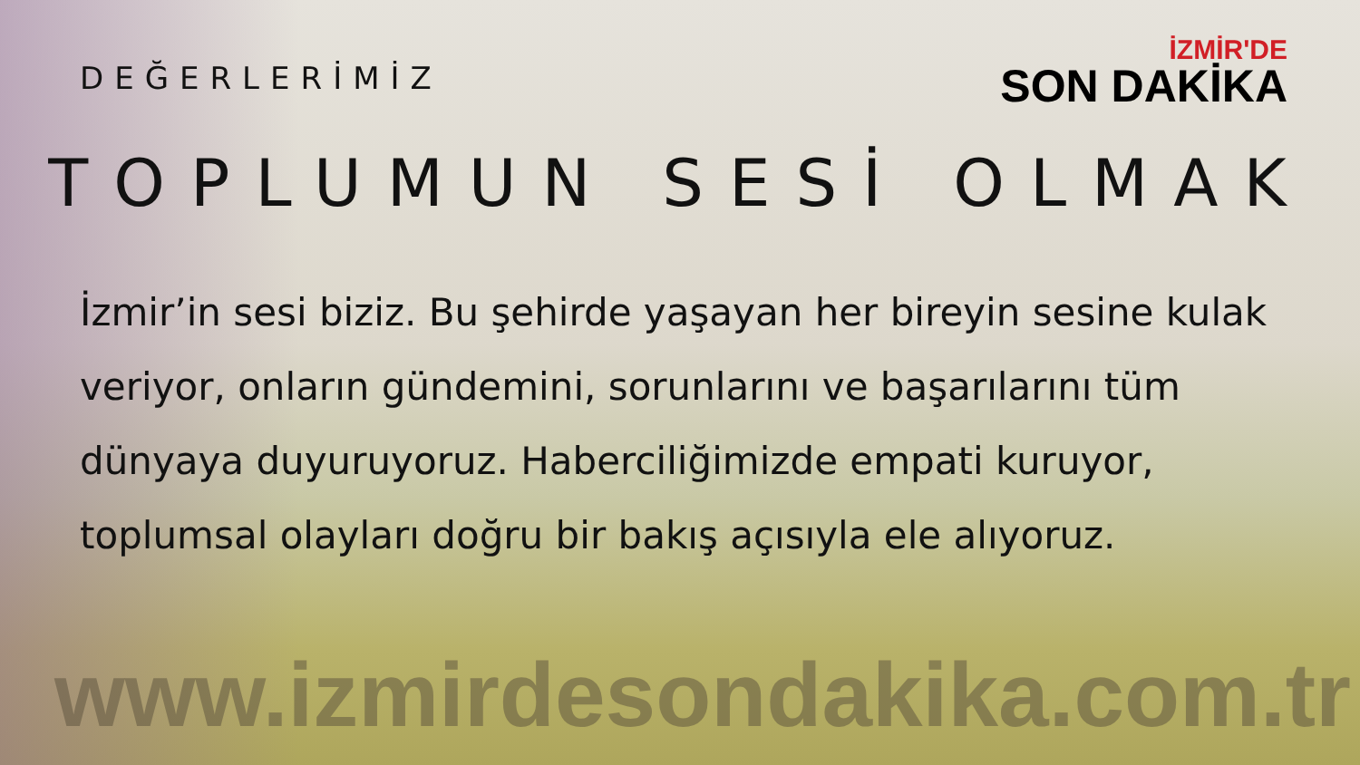DEĞERLERİMİZ
İZMİR'DE
SON DAKİKA
TOPLUMUN SESİ OLMAK
İzmir’in sesi biziz. Bu şehirde yaşayan her bireyin sesine kulak veriyor, onların gündemini, sorunlarını ve başarılarını tüm dünyaya duyuruyoruz. Haberciliğimizde empati kuruyor, toplumsal olayları doğru bir bakış açısıyla ele alıyoruz.
www.izmirdesondakika.com.tr